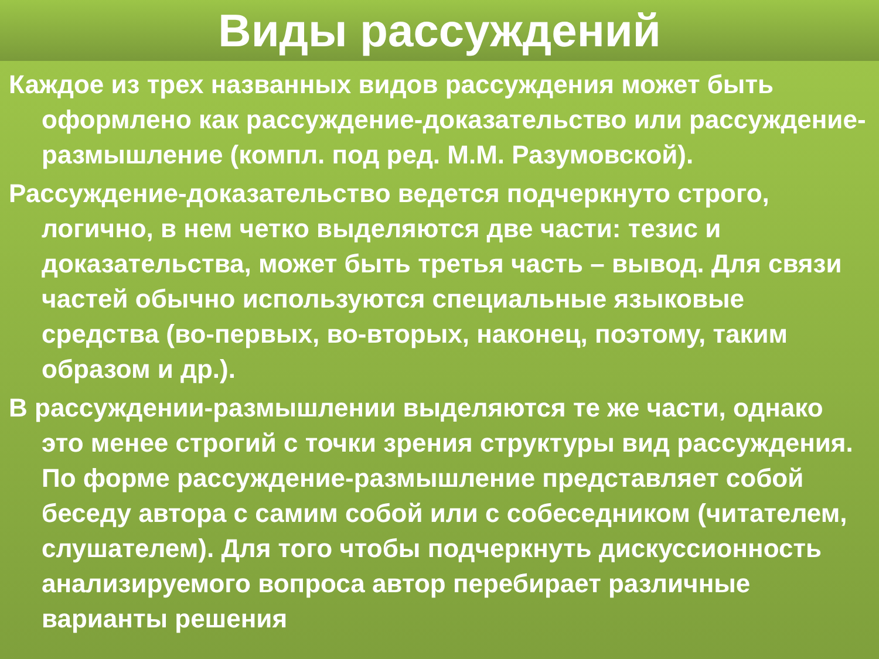Виды рассуждений
Каждое из трех названных видов рассуждения может быть оформлено как рассуждение-доказательство или рассуждение-размышление (компл. под ред. М.М. Разумовской).
Рассуждение-доказательство ведется подчеркнуто строго, логично, в нем четко выделяются две части: тезис и доказательства, может быть третья часть – вывод. Для связи частей обычно используются специальные языковые средства (во-первых, во-вторых, наконец, поэтому, таким образом и др.).
В рассуждении-размышлении выделяются те же части, однако это менее строгий с точки зрения структуры вид рассуждения. По форме рассуждение-размышление представляет собой беседу автора с самим собой или с собеседником (читателем, слушателем). Для того чтобы подчеркнуть дискуссионность анализируемого вопроса автор перебирает различные варианты решения